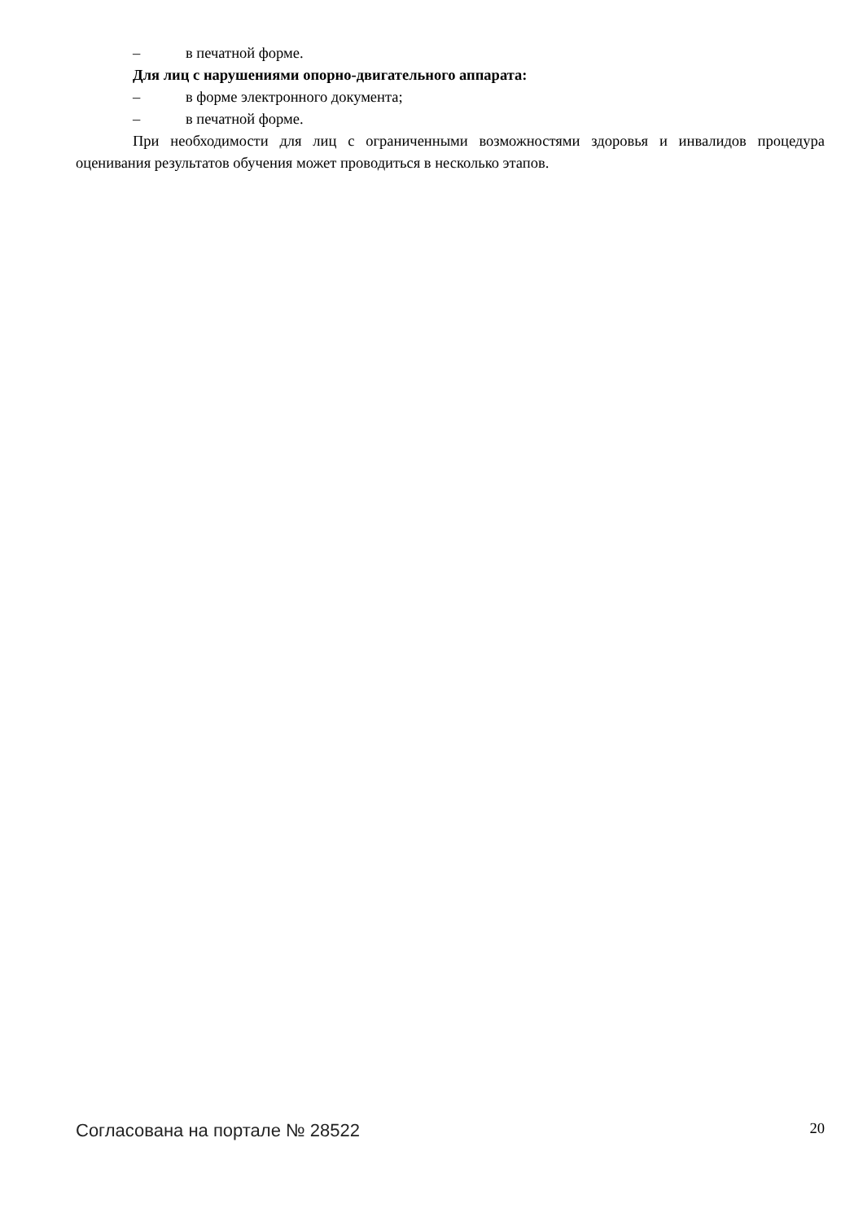– в печатной форме.
Для лиц с нарушениями опорно-двигательного аппарата:
– в форме электронного документа;
– в печатной форме.
При необходимости для лиц с ограниченными возможностями здоровья и инвалидов процедура оценивания результатов обучения может проводиться в несколько этапов.
Согласована на портале № 28522 20